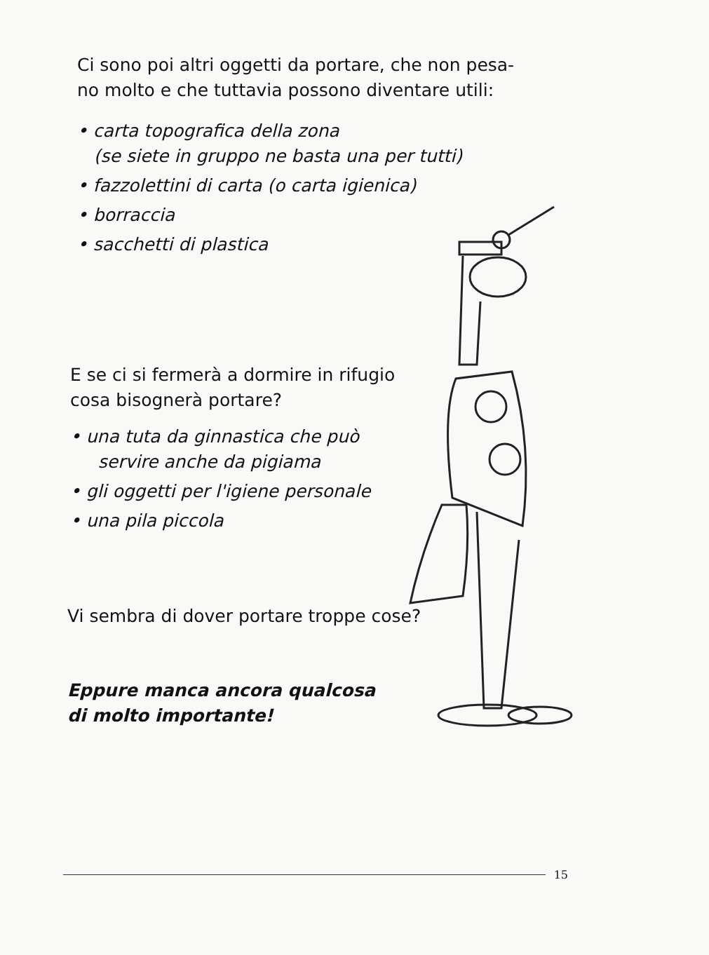Ci sono poi altri oggetti da portare, che non pesa-
no molto e che tuttavia possono diventare utili:
• carta topografica della zona
(se siete in gruppo ne basta una per tutti)
• fazzolettini di carta (o carta igienica)
• borraccia
• sacchetti di plastica
E se ci si fermerà a dormire in rifugio
cosa bisognerà portare?
• una tuta da ginnastica che può
servire anche da pigiama
• gli oggetti per l'igiene personale
• una pila piccola
Vi sembra di dover portare troppe cose?
Eppure manca ancora qualcosa
di molto importante!
15